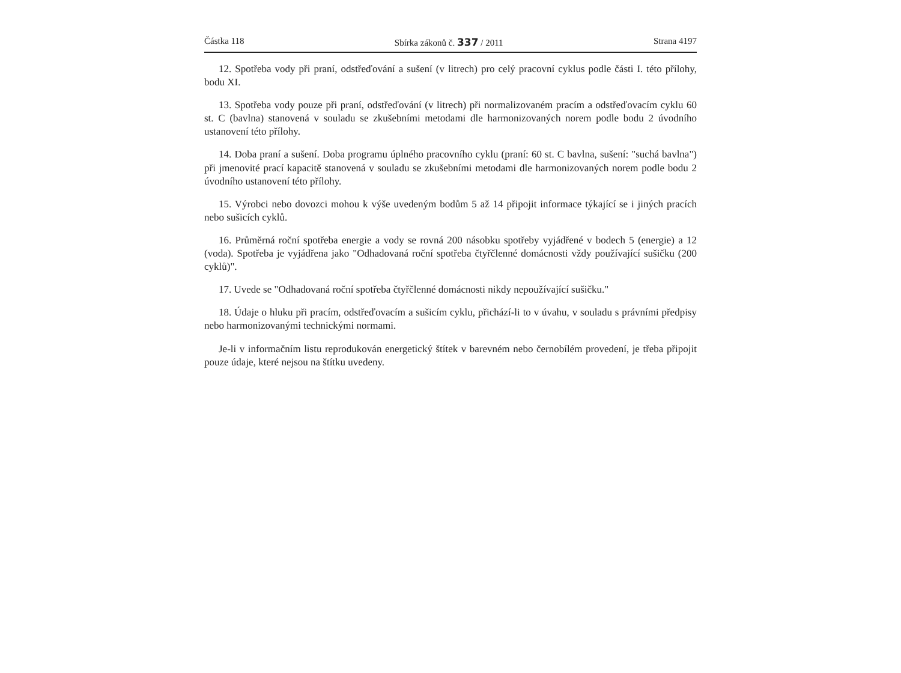Částka 118 Sbírka zákonů č. 337 / 2011 Strana 4197
12. Spotřeba vody při praní, odstřeďování a sušení (v litrech) pro celý pracovní cyklus podle části I. této přílohy, bodu XI.
13. Spotřeba vody pouze při praní, odstřeďování (v litrech) při normalizovaném pracím a odstřeďovacím cyklu 60 st. C (bavlna) stanovená v souladu se zkušebními metodami dle harmonizovaných norem podle bodu 2 úvodního ustanovení této přílohy.
14. Doba praní a sušení. Doba programu úplného pracovního cyklu (praní: 60 st. C bavlna, sušení: "suchá bavlna") při jmenovité prací kapacitě stanovená v souladu se zkušebními metodami dle harmonizovaných norem podle bodu 2 úvodního ustanovení této přílohy.
15. Výrobci nebo dovozci mohou k výše uvedeným bodům 5 až 14 připojit informace týkající se i jiných pracích nebo sušicích cyklů.
16. Průměrná roční spotřeba energie a vody se rovná 200 násobku spotřeby vyjádřené v bodech 5 (energie) a 12 (voda). Spotřeba je vyjádřena jako "Odhadovaná roční spotřeba čtyřčlenné domácnosti vždy používající sušičku (200 cyklů)".
17. Uvede se "Odhadovaná roční spotřeba čtyřčlenné domácnosti nikdy nepoužívající sušičku."
18. Údaje o hluku při pracím, odstřeďovacím a sušicím cyklu, přichází-li to v úvahu, v souladu s právními předpisy nebo harmonizovanými technickými normami.
Je-li v informačním listu reprodukován energetický štítek v barevném nebo černobílém provedení, je třeba připojit pouze údaje, které nejsou na štítku uvedeny.